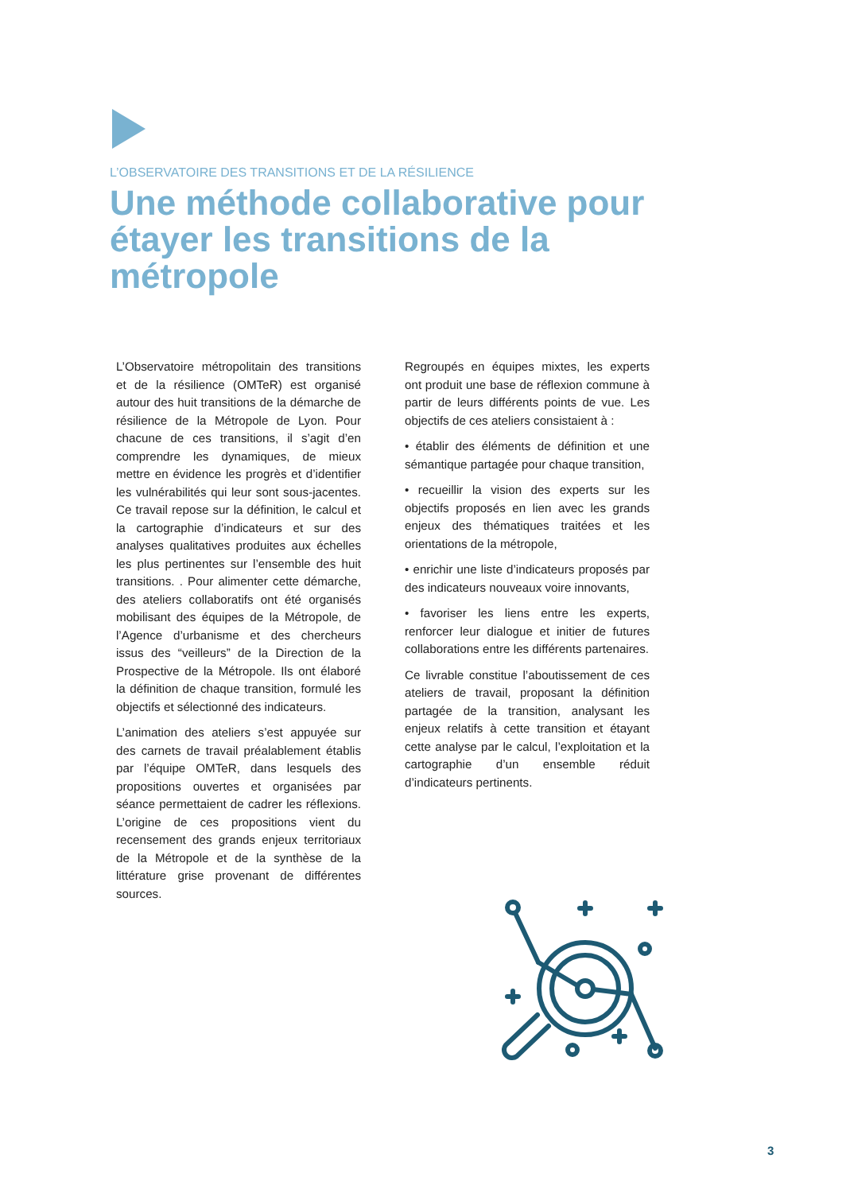L’OBSERVATOIRE DES TRANSITIONS ET DE LA RÉSILIENCE
Une méthode collaborative pour étayer les transitions de la métropole
L’Observatoire métropolitain des transitions et de la résilience (OMTeR) est organisé autour des huit transitions de la démarche de résilience de la Métropole de Lyon. Pour chacune de ces transitions, il s’agit d’en comprendre les dynamiques, de mieux mettre en évidence les progrès et d’identifier les vulnérabilités qui leur sont sous-jacentes. Ce travail repose sur la définition, le calcul et la cartographie d’indicateurs et sur des analyses qualitatives produites aux échelles les plus pertinentes sur l’ensemble des huit transitions. . Pour alimenter cette démarche, des ateliers collaboratifs ont été organisés mobilisant des équipes de la Métropole, de l’Agence d’urbanisme et des chercheurs issus des “veilleurs” de la Direction de la Prospective de la Métropole. Ils ont élaboré la définition de chaque transition, formulé les objectifs et sélectionné des indicateurs.
L’animation des ateliers s’est appuyée sur des carnets de travail préalablement établis par l’équipe OMTeR, dans lesquels des propositions ouvertes et organisées par séance permettaient de cadrer les réflexions. L’origine de ces propositions vient du recensement des grands enjeux territoriaux de la Métropole et de la synthèse de la littérature grise provenant de différentes sources.
Regroupés en équipes mixtes, les experts ont produit une base de réflexion commune à partir de leurs différents points de vue. Les objectifs de ces ateliers consistaient à :
• établir des éléments de définition et une sémantique partagée pour chaque transition,
• recueillir la vision des experts sur les objectifs proposés en lien avec les grands enjeux des thématiques traitées et les orientations de la métropole,
• enrichir une liste d’indicateurs proposés par des indicateurs nouveaux voire innovants,
• favoriser les liens entre les experts, renforcer leur dialogue et initier de futures collaborations entre les différents partenaires.
Ce livrable constitue l’aboutissement de ces ateliers de travail, proposant la définition partagée de la transition, analysant les enjeux relatifs à cette transition et étayant cette analyse par le calcul, l’exploitation et la cartographie d’un ensemble réduit d’indicateurs pertinents.
3